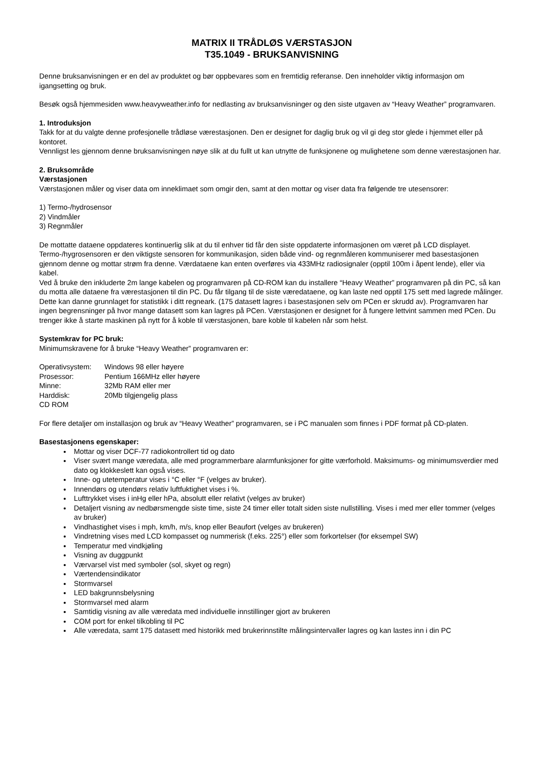MATRIX II TRÅDLØS VÆRSTASJON
T35.1049 - BRUKSANVISNING
Denne bruksanvisningen er en del av produktet og bør oppbevares som en fremtidig referanse. Den inneholder viktig informasjon om igangsetting og bruk.
Besøk også hjemmesiden www.heavyweather.info for nedlasting av bruksanvisninger og den siste utgaven av “Heavy Weather” programvaren.
1. Introduksjon
Takk for at du valgte denne profesjonelle trådløse værestasjonen. Den er designet for daglig bruk og vil gi deg stor glede i hjemmet eller på kontoret.
Vennligst les gjennom denne bruksanvisningen nøye slik at du fullt ut kan utnytte de funksjonene og mulighetene som denne værestasjonen har.
2. Bruksområde
Værstasjonen
Værstasjonen måler og viser data om inneklimaet som omgir den, samt at den mottar og viser data fra følgende tre utesensorer:
1) Termo-/hydrosensor
2) Vindmåler
3) Regnmåler
De mottatte dataene oppdateres kontinuerlig slik at du til enhver tid får den siste oppdaterte informasjonen om været på LCD displayet. Termo-/hygrosensoren er den viktigste sensoren for kommunikasjon, siden både vind- og regnmåleren kommuniserer med basestasjonen gjennom denne og mottar strøm fra denne. Værdataene kan enten overføres via 433MHz radiosignaler (opptil 100m i åpent lende), eller via kabel.
Ved å bruke den inkluderte 2m lange kabelen og programvaren på CD-ROM kan du installere “Heavy Weather” programvaren på din PC, så kan du motta alle dataene fra værestasjonen til din PC. Du får tilgang til de siste væredataene, og kan laste ned opptil 175 sett med lagrede målinger. Dette kan danne grunnlaget for statistikk i ditt regneark. (175 datasett lagres i basestasjonen selv om PCen er skrudd av). Programvaren har ingen begrensninger på hvor mange datasett som kan lagres på PCen. Værstasjonen er designet for å fungere lettvint sammen med PCen. Du trenger ikke å starte maskinen på nytt for å koble til værstasjonen, bare koble til kabelen når som helst.
Systemkrav for PC bruk:
Minimumskravene for å bruke “Heavy Weather” programvaren er:
| Operativsystem: | Windows 98 eller høyere |
| Prosessor: | Pentium 166MHz eller høyere |
| Minne: | 32Mb RAM eller mer |
| Harddisk: | 20Mb tilgjengelig plass |
| CD ROM | |
For flere detaljer om installasjon og bruk av “Heavy Weather” programvaren, se i PC manualen som finnes i PDF format på CD-platen.
Basestasjonens egenskaper:
Mottar og viser DCF-77 radiokontrollert tid og dato
Viser svært mange væredata, alle med programmerbare alarmfunksjoner for gitte værforhold. Maksimums- og minimumsverdier med dato og klokkeslett kan også vises.
Inne- og utetemperatur vises i °C eller °F (velges av bruker).
Innendørs og utendørs relativ luftfuktighet vises i %.
Lufttrykket vises i inHg eller hPa, absolutt eller relativt (velges av bruker)
Detaljert visning av nedbørsmengde siste time, siste 24 timer eller totalt siden siste nullstilling. Vises i med mer eller tommer (velges av bruker)
Vindhastighet vises i mph, km/h, m/s, knop eller Beaufort (velges av brukeren)
Vindretning vises med LCD kompasset og nummerisk (f.eks. 225°) eller som forkortelser (for eksempel SW)
Temperatur med vindkjøling
Visning av duggpunkt
Værvarsel vist med symboler (sol, skyet og regn)
Værtendensindikator
Stormvarsel
LED bakgrunnsbelysning
Stormvarsel med alarm
Samtidig visning av alle væredata med individuelle innstillinger gjort av brukeren
COM port for enkel tilkobling til PC
Alle væredata, samt 175 datasett med historikk med brukerinnstilte målingsintervaller lagres og kan lastes inn i din PC